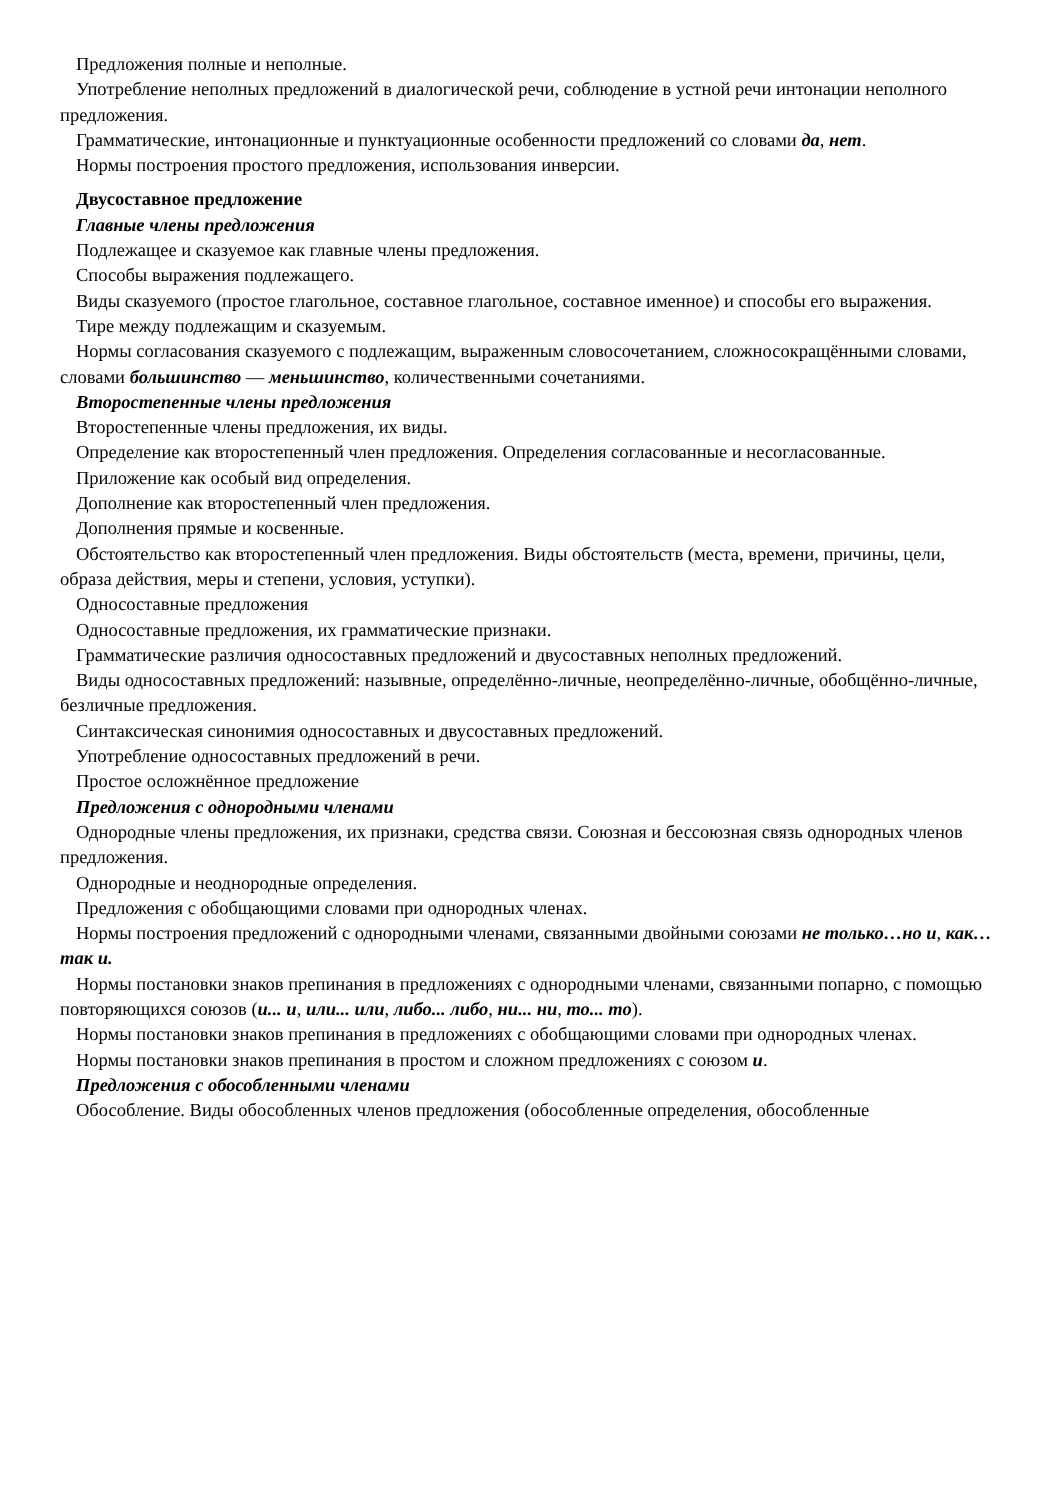Предложения полные и неполные.
Употребление неполных предложений в диалогической речи, соблюдение в устной речи интонации неполного предложения.
Грамматические, интонационные и пунктуационные особенности предложений со словами да, нет.
Нормы построения простого предложения, использования инверсии.
Двусоставное предложение
Главные члены предложения
Подлежащее и сказуемое как главные члены предложения.
Способы выражения подлежащего.
Виды сказуемого (простое глагольное, составное глагольное, составное именное) и способы его выражения.
Тире между подлежащим и сказуемым.
Нормы согласования сказуемого с подлежащим, выраженным словосочетанием, сложносокращёнными словами, словами большинство — меньшинство, количественными сочетаниями.
Второстепенные члены предложения
Второстепенные члены предложения, их виды.
Определение как второстепенный член предложения. Определения согласованные и несогласованные.
Приложение как особый вид определения.
Дополнение как второстепенный член предложения.
Дополнения прямые и косвенные.
Обстоятельство как второстепенный член предложения. Виды обстоятельств (места, времени, причины, цели, образа действия, меры и степени, условия, уступки).
Односоставные предложения
Односоставные предложения, их грамматические признаки.
Грамматические различия односоставных предложений и двусоставных неполных предложений.
Виды односоставных предложений: назывные, определённо-личные, неопределённо-личные, обобщённо-личные, безличные предложения.
Синтаксическая синонимия односоставных и двусоставных предложений.
Употребление односоставных предложений в речи.
Простое осложнённое предложение
Предложения с однородными членами
Однородные члены предложения, их признаки, средства связи. Союзная и бессоюзная связь однородных членов предложения.
Однородные и неоднородные определения.
Предложения с обобщающими словами при однородных членах.
Нормы построения предложений с однородными членами, связанными двойными союзами не только…но и, как… так и.
Нормы постановки знаков препинания в предложениях с однородными членами, связанными попарно, с помощью повторяющихся союзов (и... и, или... или, либо... либо, ни... ни, то... то).
Нормы постановки знаков препинания в предложениях с обобщающими словами при однородных членах.
Нормы постановки знаков препинания в простом и сложном предложениях с союзом и.
Предложения с обособленными членами
Обособление. Виды обособленных членов предложения (обособленные определения, обособленные